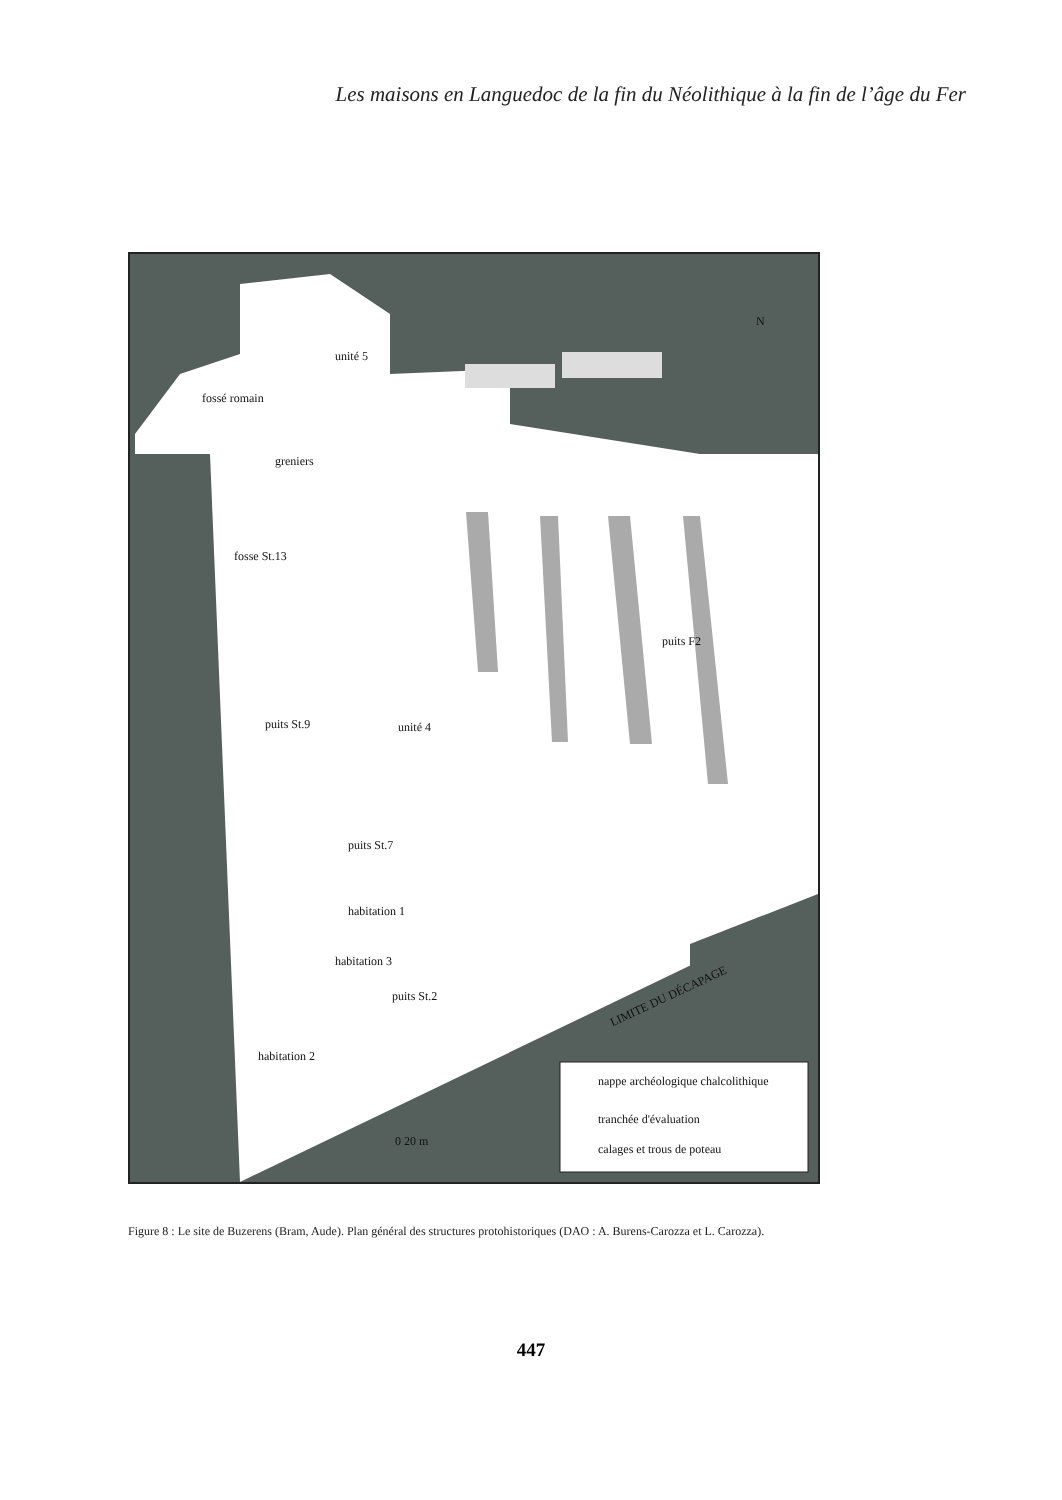Les maisons en Languedoc de la fin du Néolithique à la fin de l’âge du Fer
unité 5
fossé romain
greniers
fosse St.13
puits F2
puits St.9 unité 4
puits St.7
habitation 1
habitation 3
puits St.2
habitation 2
LIMITE DU DÉCAPAGE
N
0 20 m
nappe archéologique chalcolithique
tranchée d'évaluation
calages et trous de poteau
Figure 8 : Le site de Buzerens (Bram, Aude). Plan général des structures protohistoriques (DAO : A. Burens-Carozza et L. Carozza).
447